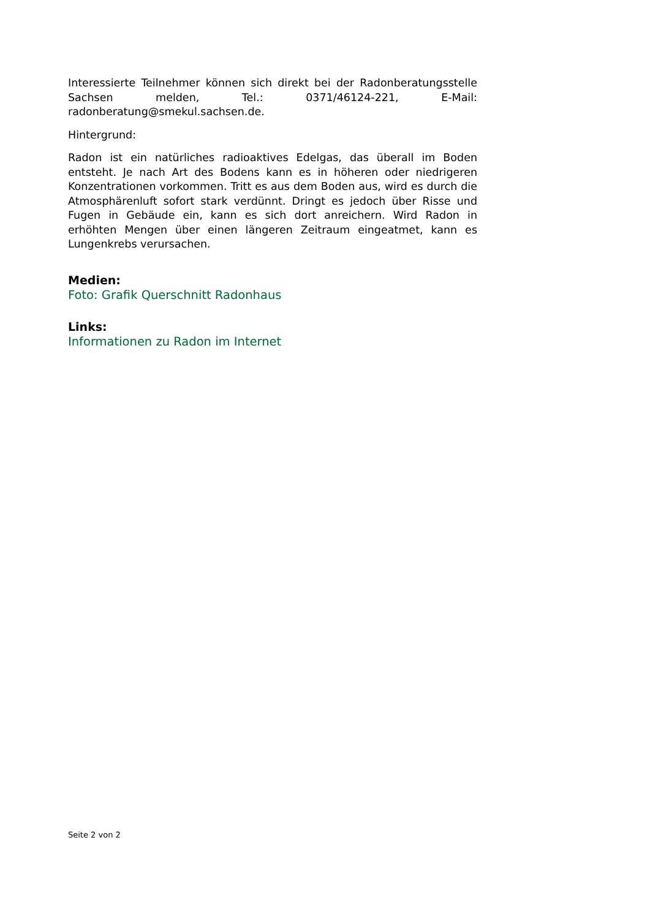Interessierte Teilnehmer können sich direkt bei der Radonberatungsstelle Sachsen melden, Tel.: 0371/46124-221, E-Mail: radonberatung@smekul.sachsen.de.
Hintergrund:
Radon ist ein natürliches radioaktives Edelgas, das überall im Boden entsteht. Je nach Art des Bodens kann es in höheren oder niedrigeren Konzentrationen vorkommen. Tritt es aus dem Boden aus, wird es durch die Atmosphärenluft sofort stark verdünnt. Dringt es jedoch über Risse und Fugen in Gebäude ein, kann es sich dort anreichern. Wird Radon in erhöhten Mengen über einen längeren Zeitraum eingeatmet, kann es Lungenkrebs verursachen.
Medien:
Foto: Grafik Querschnitt Radonhaus
Links:
Informationen zu Radon im Internet
Seite 2 von 2